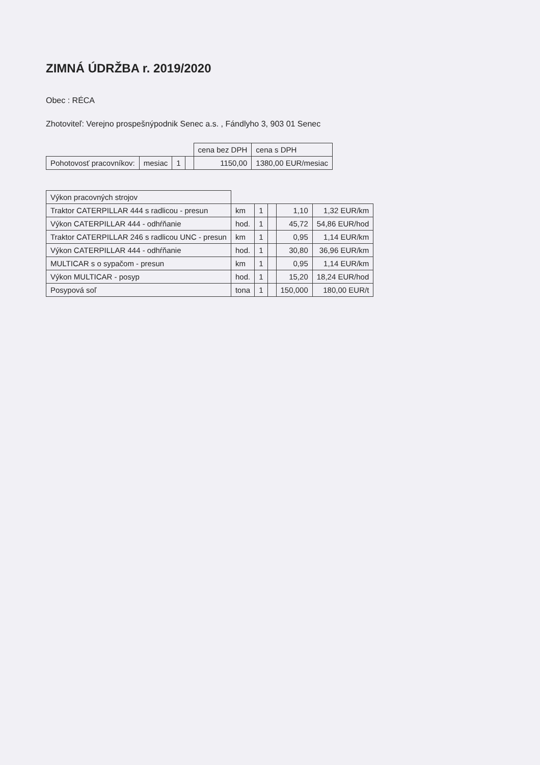ZIMNÁ ÚDRŽBA r. 2019/2020
Obec : RÉCA
Zhotoviteľ: Verejno prospešnýpodnik Senec a.s. , Fándlyho 3, 903 01 Senec
| | | | | cena bez DPH | cena s DPH |
| --- | --- | --- | --- | --- | --- |
| Pohotovosť pracovníkov: | mesiac | 1 | | 1150,00 | 1380,00 EUR/mesiac |
| Výkon pracovných strojov | | | | | |
| Traktor CATERPILLAR 444 s radlicou - presun | km | 1 | | 1,10 | 1,32 EUR/km |
| Výkon CATERPILLAR 444 - odhŕňanie | hod. | 1 | | 45,72 | 54,86 EUR/hod |
| Traktor CATERPILLAR 246 s radlicou UNC - presun | km | 1 | | 0,95 | 1,14 EUR/km |
| Výkon CATERPILLAR 444 - odhŕňanie | hod. | 1 | | 30,80 | 36,96 EUR/km |
| MULTICAR s o sypačom - presun | km | 1 | | 0,95 | 1,14 EUR/km |
| Výkon MULTICAR - posyp | hod. | 1 | | 15,20 | 18,24 EUR/hod |
| Posypová soľ | tona | 1 | | 150,000 | 180,00 EUR/t |